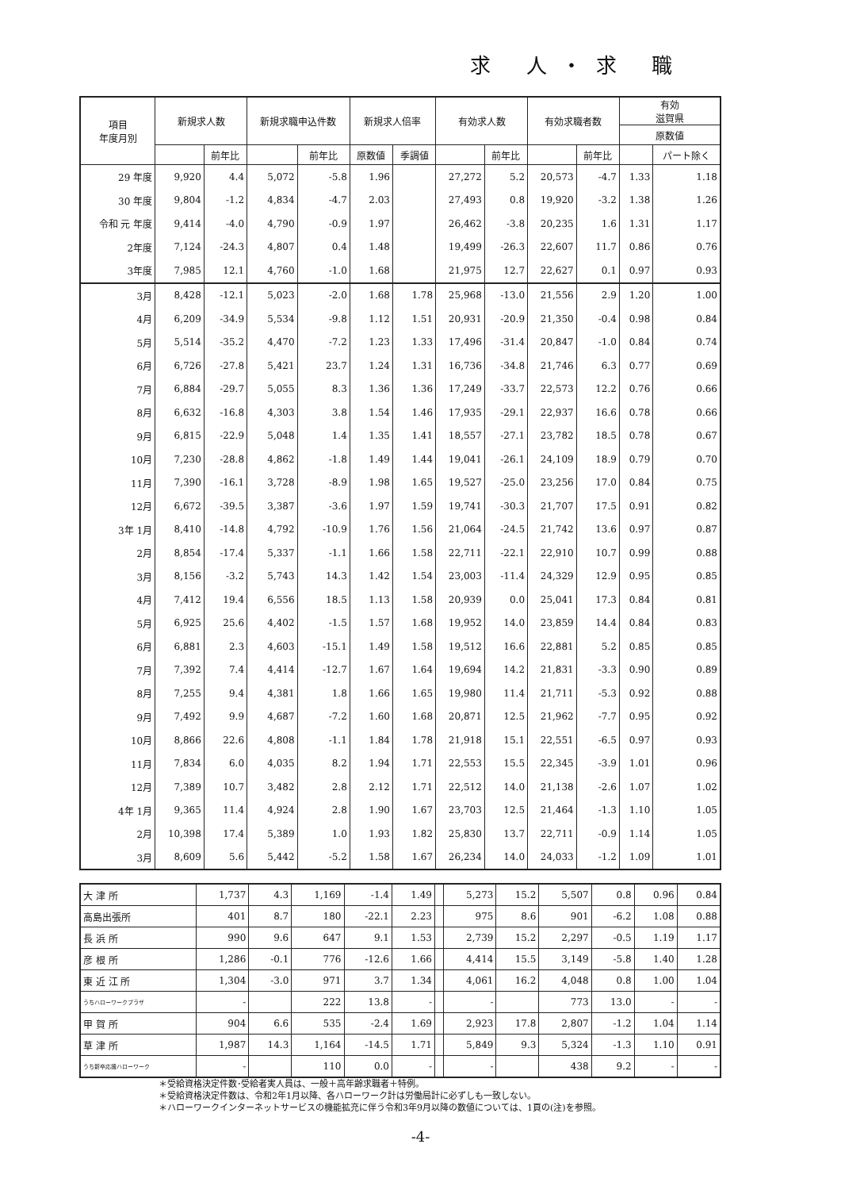求 人・求 職
| 項目 年度月別 | 新規求人数 | | 新規求職申込件数 | | 新規求人倍率 | | 有効求人数 | | 有効求職者数 | | 有効 滋賀県 | |
| --- | --- | --- | --- | --- | --- | --- | --- | --- | --- | --- | --- | --- |
| | | | | | | | | | | | 原数値 | |
| | | 前年比 | | 前年比 | 原数値 | 季調値 | | 前年比 | | 前年比 | | パート除く |
| 29 年度 | 9,920 | 4.4 | 5,072 | -5.8 | 1.96 | | 27,272 | 5.2 | 20,573 | -4.7 | 1.33 | 1.18 |
| 30 年度 | 9,804 | -1.2 | 4,834 | -4.7 | 2.03 | | 27,493 | 0.8 | 19,920 | -3.2 | 1.38 | 1.26 |
| 令和 元 年度 | 9,414 | -4.0 | 4,790 | -0.9 | 1.97 | | 26,462 | -3.8 | 20,235 | 1.6 | 1.31 | 1.17 |
| 2年度 | 7,124 | -24.3 | 4,807 | 0.4 | 1.48 | | 19,499 | -26.3 | 22,607 | 11.7 | 0.86 | 0.76 |
| 3年度 | 7,985 | 12.1 | 4,760 | -1.0 | 1.68 | | 21,975 | 12.7 | 22,627 | 0.1 | 0.97 | 0.93 |
| 3月 | 8,428 | -12.1 | 5,023 | -2.0 | 1.68 | 1.78 | 25,968 | -13.0 | 21,556 | 2.9 | 1.20 | 1.00 |
| 4月 | 6,209 | -34.9 | 5,534 | -9.8 | 1.12 | 1.51 | 20,931 | -20.9 | 21,350 | -0.4 | 0.98 | 0.84 |
| 5月 | 5,514 | -35.2 | 4,470 | -7.2 | 1.23 | 1.33 | 17,496 | -31.4 | 20,847 | -1.0 | 0.84 | 0.74 |
| 6月 | 6,726 | -27.8 | 5,421 | 23.7 | 1.24 | 1.31 | 16,736 | -34.8 | 21,746 | 6.3 | 0.77 | 0.69 |
| 7月 | 6,884 | -29.7 | 5,055 | 8.3 | 1.36 | 1.36 | 17,249 | -33.7 | 22,573 | 12.2 | 0.76 | 0.66 |
| 8月 | 6,632 | -16.8 | 4,303 | 3.8 | 1.54 | 1.46 | 17,935 | -29.1 | 22,937 | 16.6 | 0.78 | 0.66 |
| 9月 | 6,815 | -22.9 | 5,048 | 1.4 | 1.35 | 1.41 | 18,557 | -27.1 | 23,782 | 18.5 | 0.78 | 0.67 |
| 10月 | 7,230 | -28.8 | 4,862 | -1.8 | 1.49 | 1.44 | 19,041 | -26.1 | 24,109 | 18.9 | 0.79 | 0.70 |
| 11月 | 7,390 | -16.1 | 3,728 | -8.9 | 1.98 | 1.65 | 19,527 | -25.0 | 23,256 | 17.0 | 0.84 | 0.75 |
| 12月 | 6,672 | -39.5 | 3,387 | -3.6 | 1.97 | 1.59 | 19,741 | -30.3 | 21,707 | 17.5 | 0.91 | 0.82 |
| 3年 1月 | 8,410 | -14.8 | 4,792 | -10.9 | 1.76 | 1.56 | 21,064 | -24.5 | 21,742 | 13.6 | 0.97 | 0.87 |
| 2月 | 8,854 | -17.4 | 5,337 | -1.1 | 1.66 | 1.58 | 22,711 | -22.1 | 22,910 | 10.7 | 0.99 | 0.88 |
| 3月 | 8,156 | -3.2 | 5,743 | 14.3 | 1.42 | 1.54 | 23,003 | -11.4 | 24,329 | 12.9 | 0.95 | 0.85 |
| 4月 | 7,412 | 19.4 | 6,556 | 18.5 | 1.13 | 1.58 | 20,939 | 0.0 | 25,041 | 17.3 | 0.84 | 0.81 |
| 5月 | 6,925 | 25.6 | 4,402 | -1.5 | 1.57 | 1.68 | 19,952 | 14.0 | 23,859 | 14.4 | 0.84 | 0.83 |
| 6月 | 6,881 | 2.3 | 4,603 | -15.1 | 1.49 | 1.58 | 19,512 | 16.6 | 22,881 | 5.2 | 0.85 | 0.85 |
| 7月 | 7,392 | 7.4 | 4,414 | -12.7 | 1.67 | 1.64 | 19,694 | 14.2 | 21,831 | -3.3 | 0.90 | 0.89 |
| 8月 | 7,255 | 9.4 | 4,381 | 1.8 | 1.66 | 1.65 | 19,980 | 11.4 | 21,711 | -5.3 | 0.92 | 0.88 |
| 9月 | 7,492 | 9.9 | 4,687 | -7.2 | 1.60 | 1.68 | 20,871 | 12.5 | 21,962 | -7.7 | 0.95 | 0.92 |
| 10月 | 8,866 | 22.6 | 4,808 | -1.1 | 1.84 | 1.78 | 21,918 | 15.1 | 22,551 | -6.5 | 0.97 | 0.93 |
| 11月 | 7,834 | 6.0 | 4,035 | 8.2 | 1.94 | 1.71 | 22,553 | 15.5 | 22,345 | -3.9 | 1.01 | 0.96 |
| 12月 | 7,389 | 10.7 | 3,482 | 2.8 | 2.12 | 1.71 | 22,512 | 14.0 | 21,138 | -2.6 | 1.07 | 1.02 |
| 4年 1月 | 9,365 | 11.4 | 4,924 | 2.8 | 1.90 | 1.67 | 23,703 | 12.5 | 21,464 | -1.3 | 1.10 | 1.05 |
| 2月 | 10,398 | 17.4 | 5,389 | 1.0 | 1.93 | 1.82 | 25,830 | 13.7 | 22,711 | -0.9 | 1.14 | 1.05 |
| 3月 | 8,609 | 5.6 | 5,442 | -5.2 | 1.58 | 1.67 | 26,234 | 14.0 | 24,033 | -1.2 | 1.09 | 1.01 |
| 大 津 所 | 1,737 | 4.3 | 1,169 | -1.4 | 1.49 | | 5,273 | 15.2 | 5,507 | 0.8 | 0.96 | 0.84 |
| 高島出張所 | 401 | 8.7 | 180 | -22.1 | 2.23 | | 975 | 8.6 | 901 | -6.2 | 1.08 | 0.88 |
| 長 浜 所 | 990 | 9.6 | 647 | 9.1 | 1.53 | | 2,739 | 15.2 | 2,297 | -0.5 | 1.19 | 1.17 |
| 彦 根 所 | 1,286 | -0.1 | 776 | -12.6 | 1.66 | | 4,414 | 15.5 | 3,149 | -5.8 | 1.40 | 1.28 |
| 東 近 江 所 | 1,304 | -3.0 | 971 | 3.7 | 1.34 | | 4,061 | 16.2 | 4,048 | 0.8 | 1.00 | 1.04 |
| うちハローワークプラザ | - | | 222 | 13.8 | - | | - | | 773 | 13.0 | - | - |
| 甲 賀 所 | 904 | 6.6 | 535 | -2.4 | 1.69 | | 2,923 | 17.8 | 2,807 | -1.2 | 1.04 | 1.14 |
| 草 津 所 | 1,987 | 14.3 | 1,164 | -14.5 | 1.71 | | 5,849 | 9.3 | 5,324 | -1.3 | 1.10 | 0.91 |
| うち新卒応援ハローワーク | - | | 110 | 0.0 | - | | - | | 438 | 9.2 | - | - |
＊受給資格決定件数･受給者実人員は、一般＋高年齢求職者＋特例。
＊受給資格決定件数は、令和2年1月以降、各ハローワーク計は労働局計に必ずしも一致しない。
＊ハローワークインターネットサービスの機能拡充に伴う令和3年9月以降の数値については、1頁の(注)を参照。
-4-